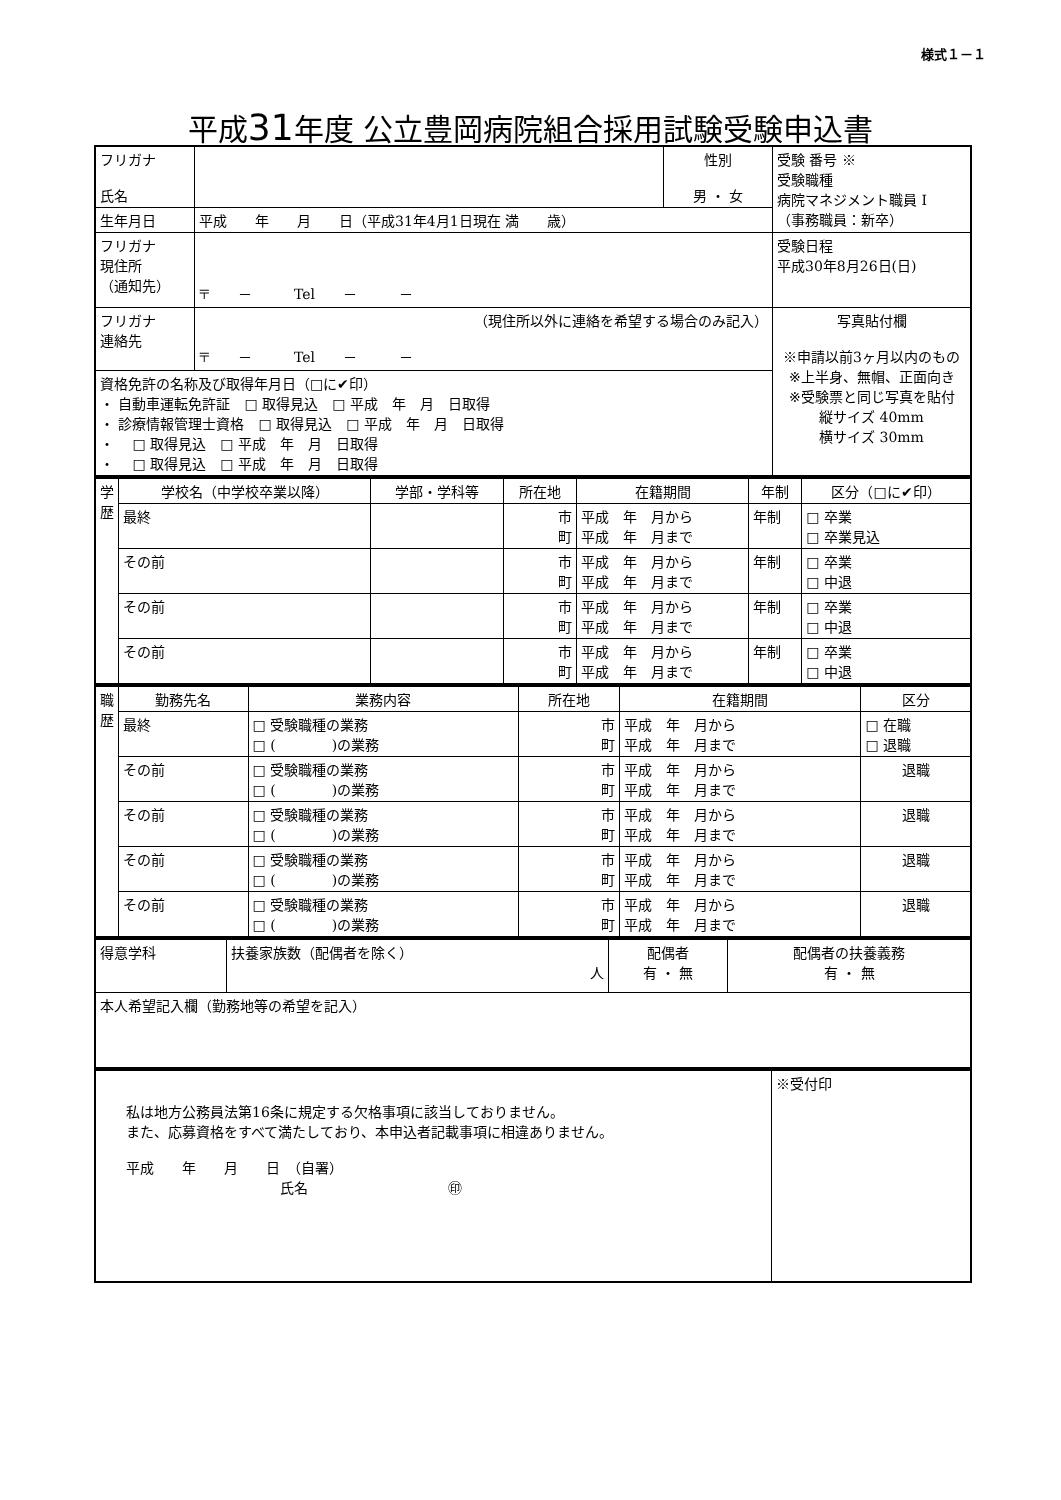様式１－１
平成31年度 公立豊岡病院組合採用試験受験申込書
| フリガナ 氏名 | | 性別 男 ・ 女 | 受験 番号 ※ 受験職種 病院マネジメント職員 I （事務職員：新卒） |
| 生年月日 | 平成 年 月 日（平成31年4月1日現在 満 歳） | | |
| フリガナ 現住所 （通知先） | 〒 － Tel － － | | 受験日程 平成30年8月26日(日) |
| フリガナ 連絡先 | （現住所以外に連絡を希望する場合のみ記入） 〒 － Tel － － | | 写真貼付欄 ※申請以前3ヶ月以内のもの ※上半身、無帽、正面向き ※受験票と同じ写真を貼付 縦サイズ 40mm 横サイズ 30mm |
| 資格免許の名称及び取得年月日（□に✔印） ・ 自動車運転免許証 □ 取得見込 □ 平成 年 月 日取得 ・ 診療情報管理士資格 □ 取得見込 □ 平成 年 月 日取得 ・ □ 取得見込 □ 平成 年 月 日取得 ・ □ 取得見込 □ 平成 年 月 日取得 | | | |
| 学歴 | 学校名（中学校卒業以降） | 学部・学科等 | 所在地 | 在籍期間 | 年制 | 区分（□に✔印） |
| | 最終 | | 市 町 | 平成 年 月から 平成 年 月まで | 年制 | □ 卒業 □ 卒業見込 |
| | その前 | | 市 町 | 平成 年 月から 平成 年 月まで | 年制 | □ 卒業 □ 中退 |
| | その前 | | 市 町 | 平成 年 月から 平成 年 月まで | 年制 | □ 卒業 □ 中退 |
| | その前 | | 市 町 | 平成 年 月から 平成 年 月まで | 年制 | □ 卒業 □ 中退 |
| 職歴 | 勤務先名 | 業務内容 | 所在地 | 在籍期間 | 区分 |
| | 最終 | □ 受験職種の業務 □ ( )の業務 | 市 町 | 平成 年 月から 平成 年 月まで | □ 在職 □ 退職 |
| | その前 | □ 受験職種の業務 □ ( )の業務 | 市 町 | 平成 年 月から 平成 年 月まで | 退職 |
| | その前 | □ 受験職種の業務 □ ( )の業務 | 市 町 | 平成 年 月から 平成 年 月まで | 退職 |
| | その前 | □ 受験職種の業務 □ ( )の業務 | 市 町 | 平成 年 月から 平成 年 月まで | 退職 |
| | その前 | □ 受験職種の業務 □ ( )の業務 | 市 町 | 平成 年 月から 平成 年 月まで | 退職 |
| 得意学科 | 扶養家族数（配偶者を除く） 人 | 配偶者 有 ・ 無 | 配偶者の扶養義務 有 ・ 無 |
| 本人希望記入欄（勤務地等の希望を記入） | | | |
| 私は地方公務員法第16条に規定する欠格事項に該当しておりません。 また、応募資格をすべて満たしており、本申込者記載事項に相違ありません。 平成 年 月 日 （自署） 氏名 ㊞ | ※受付印 |